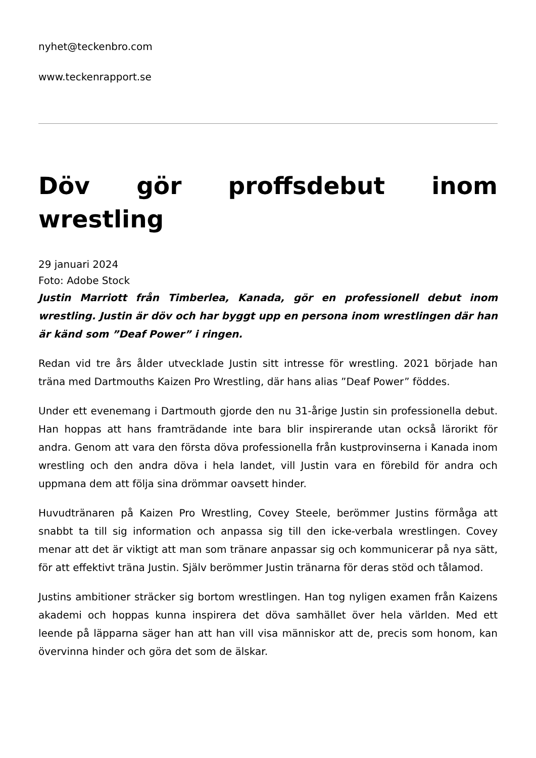nyhet@teckenbro.com
www.teckenrapport.se
Döv gör proffsdebut inom wrestling
29 januari 2024
Foto: Adobe Stock
Justin Marriott från Timberlea, Kanada, gör en professionell debut inom wrestling. Justin är döv och har byggt upp en persona inom wrestlingen där han är känd som ”Deaf Power” i ringen.
Redan vid tre års ålder utvecklade Justin sitt intresse för wrestling. 2021 började han träna med Dartmouths Kaizen Pro Wrestling, där hans alias ”Deaf Power” föddes.
Under ett evenemang i Dartmouth gjorde den nu 31-årige Justin sin professionella debut. Han hoppas att hans framträdande inte bara blir inspirerande utan också lärorikt för andra. Genom att vara den första döva professionella från kustprovinserna i Kanada inom wrestling och den andra döva i hela landet, vill Justin vara en förebild för andra och uppmana dem att följa sina drömmar oavsett hinder.
Huvudtränaren på Kaizen Pro Wrestling, Covey Steele, berömmer Justins förmåga att snabbt ta till sig information och anpassa sig till den icke-verbala wrestlingen. Covey menar att det är viktigt att man som tränare anpassar sig och kommunicerar på nya sätt, för att effektivt träna Justin. Själv berömmer Justin tränarna för deras stöd och tålamod.
Justins ambitioner sträcker sig bortom wrestlingen. Han tog nyligen examen från Kaizens akademi och hoppas kunna inspirera det döva samhället över hela världen. Med ett leende på läpparna säger han att han vill visa människor att de, precis som honom, kan övervinna hinder och göra det som de älskar.